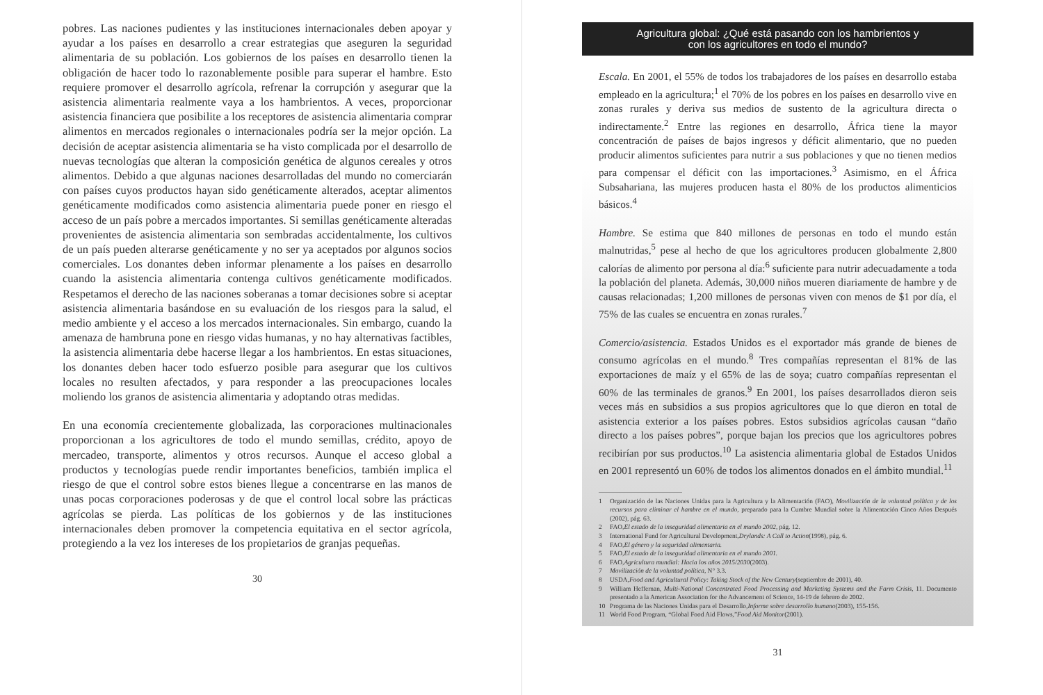pobres. Las naciones pudientes y las instituciones internacionales deben apoyar y ayudar a los países en desarrollo a crear estrategias que aseguren la seguridad alimentaria de su población. Los gobiernos de los países en desarrollo tienen la obligación de hacer todo lo razonablemente posible para superar el hambre. Esto requiere promover el desarrollo agrícola, refrenar la corrupción y asegurar que la asistencia alimentaria realmente vaya a los hambrientos. A veces, proporcionar asistencia financiera que posibilite a los receptores de asistencia alimentaria comprar alimentos en mercados regionales o internacionales podría ser la mejor opción. La decisión de aceptar asistencia alimentaria se ha visto complicada por el desarrollo de nuevas tecnologías que alteran la composición genética de algunos cereales y otros alimentos. Debido a que algunas naciones desarrolladas del mundo no comerciarán con países cuyos productos hayan sido genéticamente alterados, aceptar alimentos genéticamente modificados como asistencia alimentaria puede poner en riesgo el acceso de un país pobre a mercados importantes. Si semillas genéticamente alteradas provenientes de asistencia alimentaria son sembradas accidentalmente, los cultivos de un país pueden alterarse genéticamente y no ser ya aceptados por algunos socios comerciales. Los donantes deben informar plenamente a los países en desarrollo cuando la asistencia alimentaria contenga cultivos genéticamente modificados. Respetamos el derecho de las naciones soberanas a tomar decisiones sobre si aceptar asistencia alimentaria basándose en su evaluación de los riesgos para la salud, el medio ambiente y el acceso a los mercados internacionales. Sin embargo, cuando la amenaza de hambruna pone en riesgo vidas humanas, y no hay alternativas factibles, la asistencia alimentaria debe hacerse llegar a los hambrientos. En estas situaciones, los donantes deben hacer todo esfuerzo posible para asegurar que los cultivos locales no resulten afectados, y para responder a las preocupaciones locales moliendo los granos de asistencia alimentaria y adoptando otras medidas.
En una economía crecientemente globalizada, las corporaciones multinacionales proporcionan a los agricultores de todo el mundo semillas, crédito, apoyo de mercadeo, transporte, alimentos y otros recursos. Aunque el acceso global a productos y tecnologías puede rendir importantes beneficios, también implica el riesgo de que el control sobre estos bienes llegue a concentrarse en las manos de unas pocas corporaciones poderosas y de que el control local sobre las prácticas agrícolas se pierda. Las políticas de los gobiernos y de las instituciones internacionales deben promover la competencia equitativa en el sector agrícola, protegiendo a la vez los intereses de los propietarios de granjas pequeñas.
30
Agricultura global: ¿Qué está pasando con los hambrientos y
con los agricultores en todo el mundo?
Escala. En 2001, el 55% de todos los trabajadores de los países en desarrollo estaba empleado en la agricultura;<sup>1</sup> el 70% de los pobres en los países en desarrollo vive en zonas rurales y deriva sus medios de sustento de la agricultura directa o indirectamente.<sup>2</sup> Entre las regiones en desarrollo, África tiene la mayor concentración de países de bajos ingresos y déficit alimentario, que no pueden producir alimentos suficientes para nutrir a sus poblaciones y que no tienen medios para compensar el déficit con las importaciones.<sup>3</sup> Asimismo, en el África Subsahariana, las mujeres producen hasta el 80% de los productos alimenticios básicos.<sup>4</sup>
Hambre. Se estima que 840 millones de personas en todo el mundo están malnutridas,<sup>5</sup> pese al hecho de que los agricultores producen globalmente 2,800 calorías de alimento por persona al día:<sup>6</sup> suficiente para nutrir adecuadamente a toda la población del planeta. Además, 30,000 niños mueren diariamente de hambre y de causas relacionadas; 1,200 millones de personas viven con menos de $1 por día, el 75% de las cuales se encuentra en zonas rurales.<sup>7</sup>
Comercio/asistencia. Estados Unidos es el exportador más grande de bienes de consumo agrícolas en el mundo.<sup>8</sup> Tres compañías representan el 81% de las exportaciones de maíz y el 65% de las de soya; cuatro compañías representan el 60% de las terminales de granos.<sup>9</sup> En 2001, los países desarrollados dieron seis veces más en subsidios a sus propios agricultores que lo que dieron en total de asistencia exterior a los países pobres. Estos subsidios agrícolas causan “daño directo a los países pobres”, porque bajan los precios que los agricultores pobres recibirían por sus productos.<sup>10</sup> La asistencia alimentaria global de Estados Unidos en 2001 representó un 60% de todos los alimentos donados en el ámbito mundial.<sup>11</sup>
1 Organización de las Naciones Unidas para la Agricultura y la Alimentación (FAO), Movilización de la voluntad política y de los recursos para eliminar el hambre en el mundo, preparado para la Cumbre Mundial sobre la Alimentación Cinco Años Después (2002), pág. 63.
2 FAO, El estado de la inseguridad alimentaria en el mundo 2002, pág. 12.
3 International Fund for Agricultural Development, Drylands: A Call to Action (1998), pág. 6.
4 FAO, El género y la seguridad alimentaria.
5 FAO, El estado de la inseguridad alimentaria en el mundo 2001.
6 FAO, Agricultura mundial: Hacia los años 2015/2030 (2003).
7 Movilización de la voluntad política, N° 3.3.
8 USDA, Food and Agricultural Policy: Taking Stock of the New Century (septiembre de 2001), 40.
9 William Heffernan, Multi-National Concentrated Food Processing and Marketing Systems and the Farm Crisis, 11. Documento presentado a la American Association for the Advancement of Science, 14-19 de febrero de 2002.
10 Programa de las Naciones Unidas para el Desarrollo, Informe sobre desarrollo humano (2003), 155-156.
11 World Food Program, “Global Food Aid Flows,” Food Aid Monitor (2001).
31